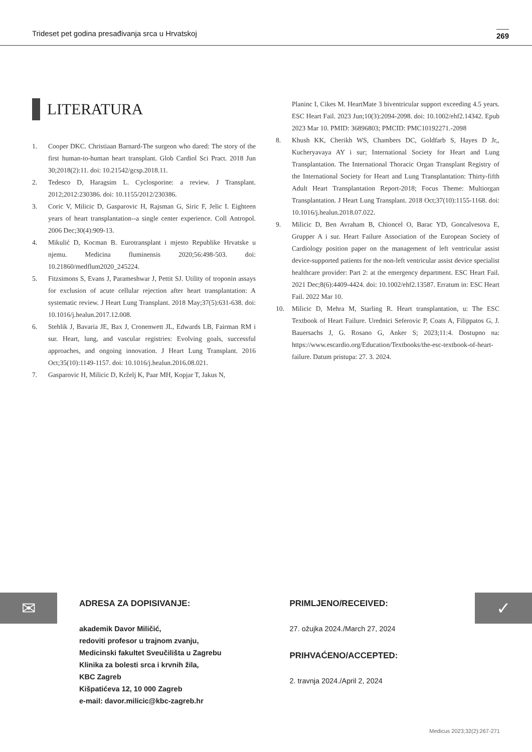Trideset pet godina presađivanja srca u Hrvatskoj 269
LITERATURA
1. Cooper DKC. Christiaan Barnard-The surgeon who dared: The story of the first human-to-human heart transplant. Glob Cardiol Sci Pract. 2018 Jun 30;2018(2):11. doi: 10.21542/gcsp.2018.11.
2. Tedesco D, Haragsim L. Cyclosporine: a review. J Transplant. 2012;2012:230386. doi: 10.1155/2012/230386.
3. Coric V, Milicic D, Gasparovic H, Rajsman G, Siric F, Jelic I. Eighteen years of heart transplantation--a single center experience. Coll Antropol. 2006 Dec;30(4):909-13.
4. Mikulić D, Kocman B. Eurotransplant i mjesto Republike Hrvatske u njemu. Medicina fluminensis 2020;56:498-503. doi: 10.21860/medflum2020_245224.
5. Fitzsimons S, Evans J, Parameshwar J, Pettit SJ. Utility of troponin assays for exclusion of acute cellular rejection after heart transplantation: A systematic review. J Heart Lung Transplant. 2018 May;37(5):631-638. doi: 10.1016/j.healun.2017.12.008.
6. Stehlik J, Bavaria JE, Bax J, Cronenwett JL, Edwards LB, Fairman RM i sur. Heart, lung, and vascular registries: Evolving goals, successful approaches, and ongoing innovation. J Heart Lung Transplant. 2016 Oct;35(10):1149-1157. doi: 10.1016/j.healun.2016.08.021.
7. Gasparovic H, Milicic D, Krželj K, Paar MH, Kopjar T, Jakus N,
Planinc I, Cikes M. HeartMate 3 biventricular support exceeding 4.5 years. ESC Heart Fail. 2023 Jun;10(3):2094-2098. doi: 10.1002/ehf2.14342. Epub 2023 Mar 10. PMID: 36896803; PMCID: PMC10192271.-2098
8. Khush KK, Cherikh WS, Chambers DC, Goldfarb S, Hayes D Jr,, Kucheryavaya AY i sur; International Society for Heart and Lung Transplantation. The International Thoracic Organ Transplant Registry of the International Society for Heart and Lung Transplantation: Thirty-fifth Adult Heart Transplantation Report-2018; Focus Theme: Multiorgan Transplantation. J Heart Lung Transplant. 2018 Oct;37(10):1155-1168. doi: 10.1016/j.healun.2018.07.022.
9. Milicic D, Ben Avraham B, Chioncel O, Barac YD, Goncalvesova E, Grupper A i sur. Heart Failure Association of the European Society of Cardiology position paper on the management of left ventricular assist device-supported patients for the non-left ventricular assist device specialist healthcare provider: Part 2: at the emergency department. ESC Heart Fail. 2021 Dec;8(6):4409-4424. doi: 10.1002/ehf2.13587. Erratum in: ESC Heart Fail. 2022 Mar 10.
10. Milicic D, Mehra M, Starling R. Heart transplantation, u: The ESC Textbook of Heart Failure. Urednici Seferovic P, Coats A, Filippatos G, J. Bauersachs J, G. Rosano G, Anker S; 2023;11:4. Dostupno na: https://www.escardio.org/Education/Textbooks/the-esc-textbook-of-heart-failure. Datum pristupa: 27. 3. 2024.
✉
ADRESA ZA DOPISIVANJE:
akademik Davor Miličić,
redoviti profesor u trajnom zvanju,
Medicinski fakultet Sveučilišta u Zagrebu
Klinika za bolesti srca i krvnih žila,
KBC Zagreb
Kišpatićeva 12, 10 000 Zagreb
e-mail: davor.milicic@kbc-zagreb.hr
PRIMLJENO/RECEIVED:
27. ožujka 2024./March 27, 2024
PRIHVAĆENO/ACCEPTED:
2. travnja 2024./April 2, 2024
✓
Medicus 2023;32(2):267-271